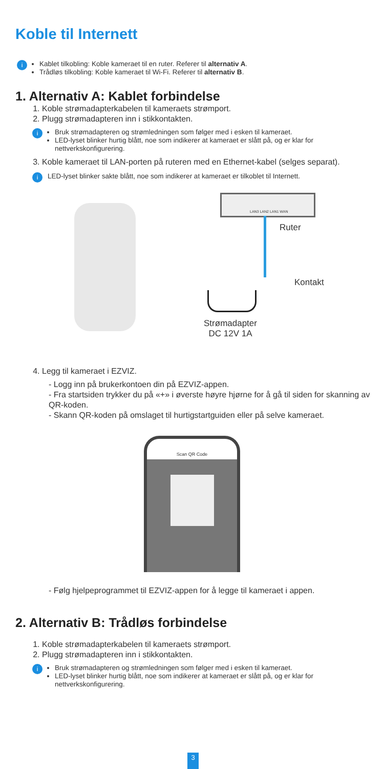Koble til Internett
i
Kablet tilkobling: Koble kameraet til en ruter. Referer til alternativ A.
Trådløs tilkobling: Koble kameraet til Wi-Fi. Referer til alternativ B.
1. Alternativ A: Kablet forbindelse
1. Koble strømadapterkabelen til kameraets strømport.
2. Plugg strømadapteren inn i stikkontakten.
i
Bruk strømadapteren og strømledningen som følger med i esken til kameraet.
LED-lyset blinker hurtig blått, noe som indikerer at kameraet er slått på, og er klar for nettverkskonfigurering.
3. Koble kameraet til LAN-porten på ruteren med en Ethernet-kabel (selges separat).
i
LED-lyset blinker sakte blått, noe som indikerer at kameraet er tilkoblet til Internett.
LAN3 LAN2 LAN1 WAN
Ruter
Kontakt
Strømadapter
DC 12V 1A
4. Legg til kameraet i EZVIZ.
- Logg inn på brukerkontoen din på EZVIZ-appen.
- Fra startsiden trykker du på «+» i øverste høyre hjørne for å gå til siden for skanning av QR-koden.
- Skann QR-koden på omslaget til hurtigstartguiden eller på selve kameraet.
Scan QR Code
- Følg hjelpeprogrammet til EZVIZ-appen for å legge til kameraet i appen.
2. Alternativ B: Trådløs forbindelse
1. Koble strømadapterkabelen til kameraets strømport.
2. Plugg strømadapteren inn i stikkontakten.
i
Bruk strømadapteren og strømledningen som følger med i esken til kameraet.
LED-lyset blinker hurtig blått, noe som indikerer at kameraet er slått på, og er klar for nettverkskonfigurering.
3